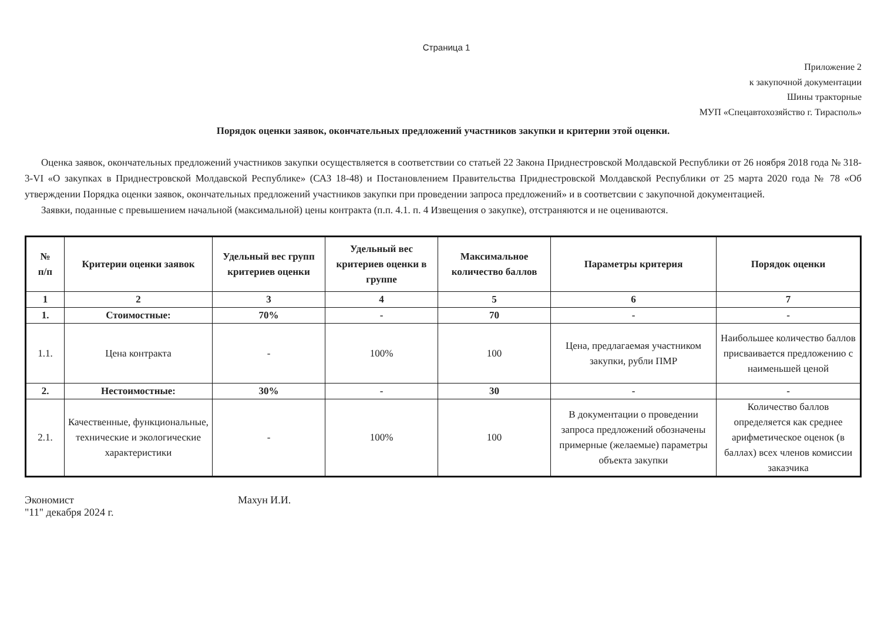Страница 1
Приложение 2
к закупочной документации
Шины тракторные
МУП «Спецавтохозяйство г. Тирасполь»
Порядок оценки заявок, окончательных предложений участников закупки и критерии этой оценки.
Оценка заявок, окончательных предложений участников закупки осуществляется в соответствии со статьей 22 Закона Приднестровской Молдавской Республики от 26 ноября 2018 года № 318-3-VI «О закупках в Приднестровской Молдавской Республике» (САЗ 18-48) и Постановлением Правительства Приднестровской Молдавской Республики от 25 марта 2020 года № 78 «Об утверждении Порядка оценки заявок, окончательных предложений участников закупки при проведении запроса предложений» и в соответсвии с закупочной документацией.
Заявки, поданные с превышением начальной (максимальной) цены контракта (п.п. 4.1. п. 4 Извещения о закупке), отстраняются и не оцениваются.
| № п/п | Критерии оценки заявок | Удельный вес групп критериев оценки | Удельный вес критериев оценки в группе | Максимальное количество баллов | Параметры критерия | Порядок оценки |
| --- | --- | --- | --- | --- | --- | --- |
| 1 | 2 | 3 | 4 | 5 | 6 | 7 |
| 1. | Стоимостные: | 70% | - | 70 | - | - |
| 1.1. | Цена контракта | - | 100% | 100 | Цена, предлагаемая участником закупки, рубли ПМР | Наибольшее количество баллов присваивается предложению с наименьшей ценой |
| 2. | Нестоимостные: | 30% | - | 30 | - | - |
| 2.1. | Качественные, функциональные, технические и экологические характеристики | - | 100% | 100 | В документации о проведении запроса предложений обозначены примерные (желаемые) параметры объекта закупки | Количество баллов определяется как среднее арифметическое оценок (в баллах) всех членов комиссии заказчика |
Экономист Махун И.И.
"11" декабря 2024 г.